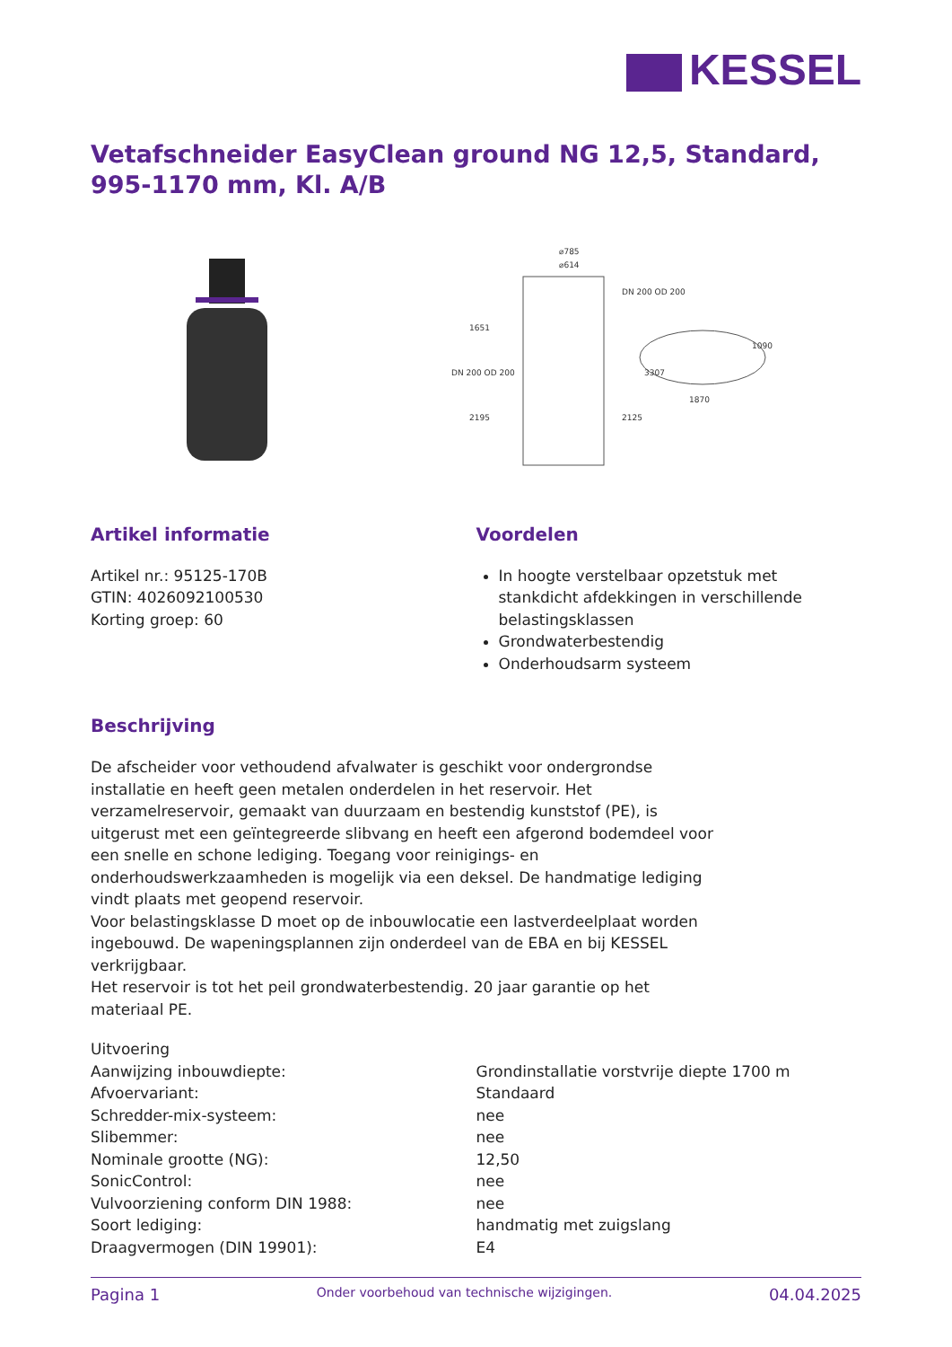KESSEL
Vetafschneider EasyClean ground NG 12,5, Standard, 995-1170 mm, Kl. A/B
⌀785
⌀614
1870
1651
2195
2125
3307
1090
DN 200 OD 200
DN 200 OD 200
Artikel informatie
Artikel nr.: 95125-170B
GTIN: 4026092100530
Korting groep: 60
Voordelen
In hoogte verstelbaar opzetstuk met stankdicht afdekkingen in verschillende belastingsklassen
Grondwaterbestendig
Onderhoudsarm systeem
Beschrijving
De afscheider voor vethoudend afvalwater is geschikt voor ondergrondse installatie en heeft geen metalen onderdelen in het reservoir. Het verzamelreservoir, gemaakt van duurzaam en bestendig kunststof (PE), is uitgerust met een geïntegreerde slibvang en heeft een afgerond bodemdeel voor een snelle en schone lediging. Toegang voor reinigings- en onderhoudswerkzaamheden is mogelijk via een deksel. De handmatige lediging vindt plaats met geopend reservoir.
Voor belastingsklasse D moet op de inbouwlocatie een lastverdeelplaat worden ingebouwd. De wapeningsplannen zijn onderdeel van de EBA en bij KESSEL verkrijgbaar.
Het reservoir is tot het peil grondwaterbestendig. 20 jaar garantie op het materiaal PE.
| Uitvoering | |
| Aanwijzing inbouwdiepte: | Grondinstallatie vorstvrije diepte 1700 m |
| Afvoervariant: | Standaard |
| Schredder-mix-systeem: | nee |
| Slibemmer: | nee |
| Nominale grootte (NG): | 12,50 |
| SonicControl: | nee |
| Vulvoorziening conform DIN 1988: | nee |
| Soort lediging: | handmatig met zuigslang |
| Draagvermogen (DIN 19901): | E4 |
Pagina 1 Onder voorbehoud van technische wijzigingen. 04.04.2025